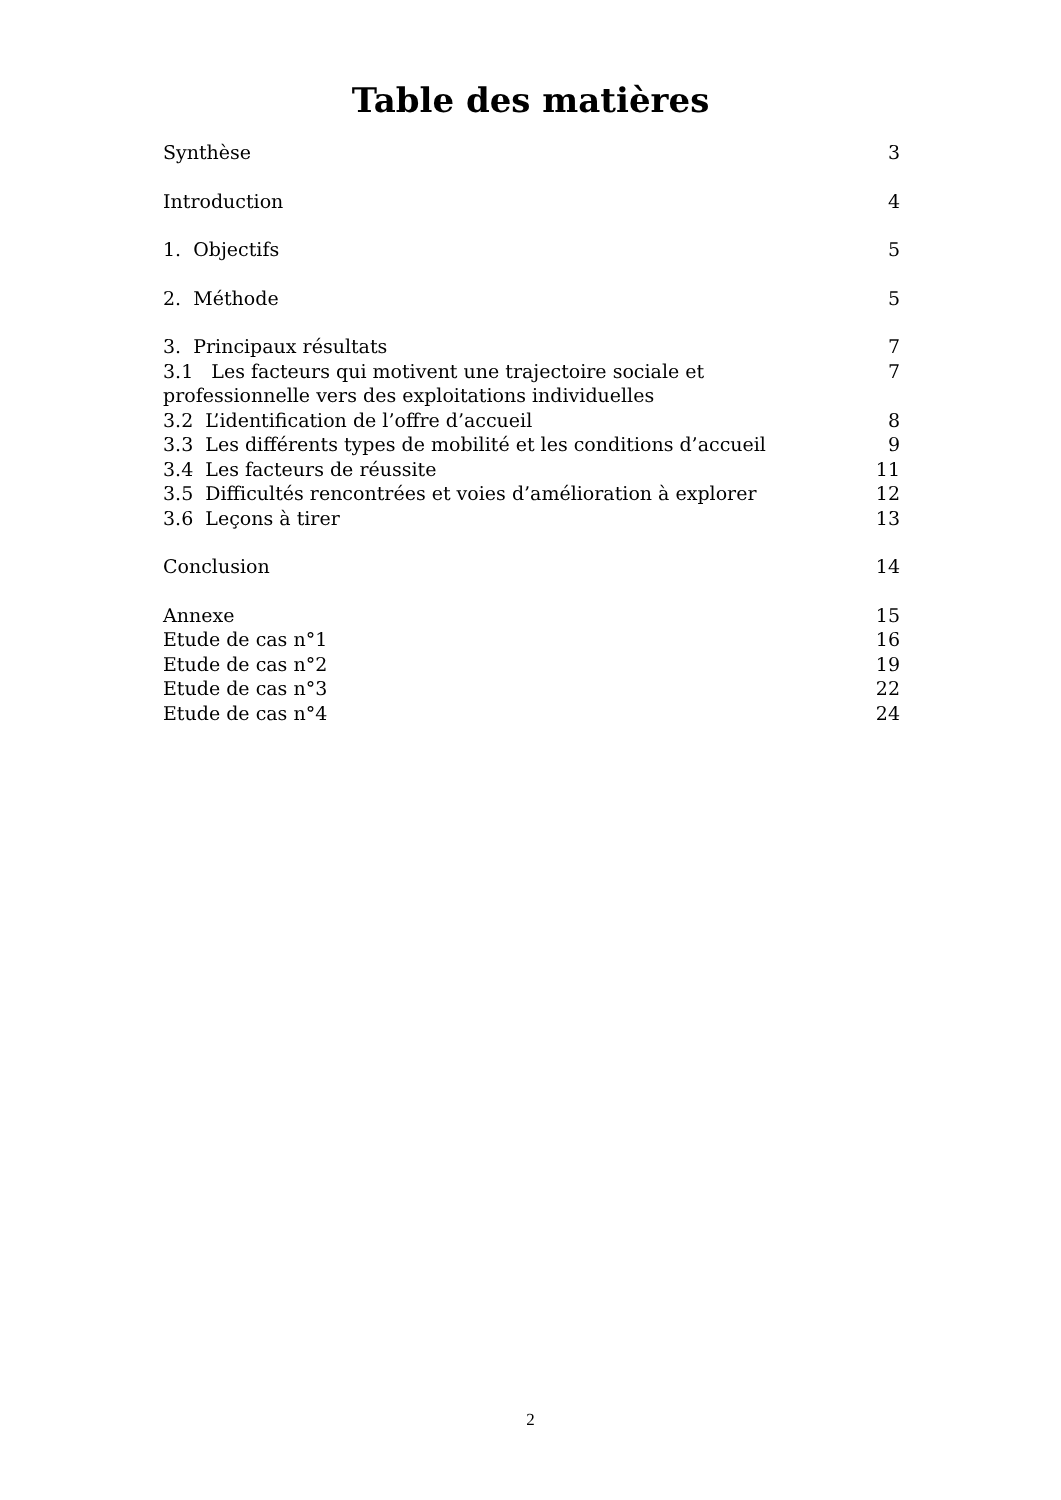Table des matières
Synthèse 3
Introduction 4
1. Objectifs 5
2. Méthode 5
3. Principaux résultats 7
3.1 Les facteurs qui motivent une trajectoire sociale et professionnelle vers des exploitations individuelles 7
3.2 L’identification de l’offre d’accueil 8
3.3 Les différents types de mobilité et les conditions d’accueil 9
3.4 Les facteurs de réussite 11
3.5 Difficultés rencontrées et voies d’amélioration à explorer 12
3.6 Leçons à tirer 13
Conclusion 14
Annexe 15
Etude de cas n°1 16
Etude de cas n°2 19
Etude de cas n°3 22
Etude de cas n°4 24
2